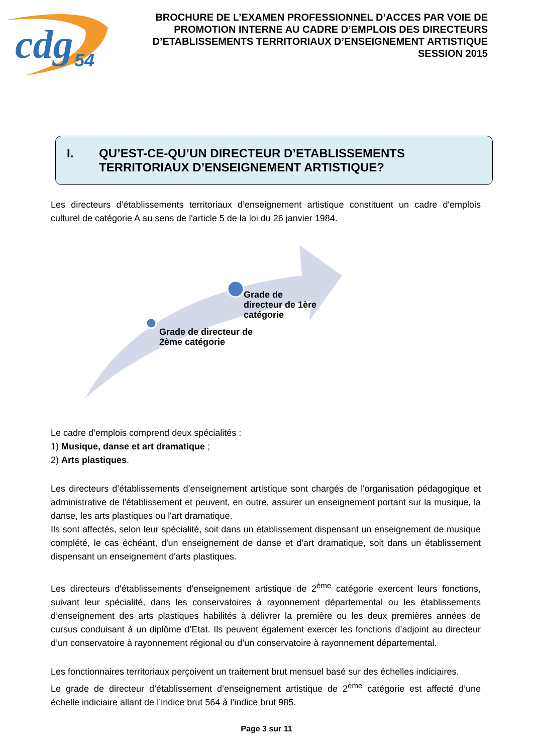cdg
54
BROCHURE DE L’EXAMEN PROFESSIONNEL D’ACCES PAR VOIE DE PROMOTION INTERNE AU CADRE D’EMPLOIS DES DIRECTEURS D’ETABLISSEMENTS TERRITORIAUX D’ENSEIGNEMENT ARTISTIQUE SESSION 2015
I. QU’EST-CE-QU’UN DIRECTEUR D’ETABLISSEMENTS TERRITORIAUX D’ENSEIGNEMENT ARTISTIQUE?
Les directeurs d’établissements territoriaux d’enseignement artistique constituent un cadre d'emplois culturel de catégorie A au sens de l'article 5 de la loi du 26 janvier 1984.
Grade de
directeur de 1ère
catégorie
Grade de directeur de
2ème catégorie
Le cadre d’emplois comprend deux spécialités :
1) Musique, danse et art dramatique ;
2) Arts plastiques.
Les directeurs d’établissements d’enseignement artistique sont chargés de l'organisation pédagogique et administrative de l'établissement et peuvent, en outre, assurer un enseignement portant sur la musique, la danse, les arts plastiques ou l'art dramatique.
Ils sont affectés, selon leur spécialité, soit dans un établissement dispensant un enseignement de musique complété, le cas échéant, d'un enseignement de danse et d'art dramatique, soit dans un établissement dispensant un enseignement d'arts plastiques.
Les directeurs d'établissements d'enseignement artistique de 2<sup>ème</sup> catégorie exercent leurs fonctions, suivant leur spécialité, dans les conservatoires à rayonnement départemental ou les établissements d’enseignement des arts plastiques habilités à délivrer la première ou les deux premières années de cursus conduisant à un diplôme d’Etat. Ils peuvent également exercer les fonctions d’adjoint au directeur d’un conservatoire à rayonnement régional ou d’un conservatoire à rayonnement départemental.
Les fonctionnaires territoriaux perçoivent un traitement brut mensuel basé sur des échelles indiciaires.
Le grade de directeur d’établissement d’enseignement artistique de 2<sup>ème</sup> catégorie est affecté d’une échelle indiciaire allant de l’indice brut 564 à l’indice brut 985.
Page 3 sur 11